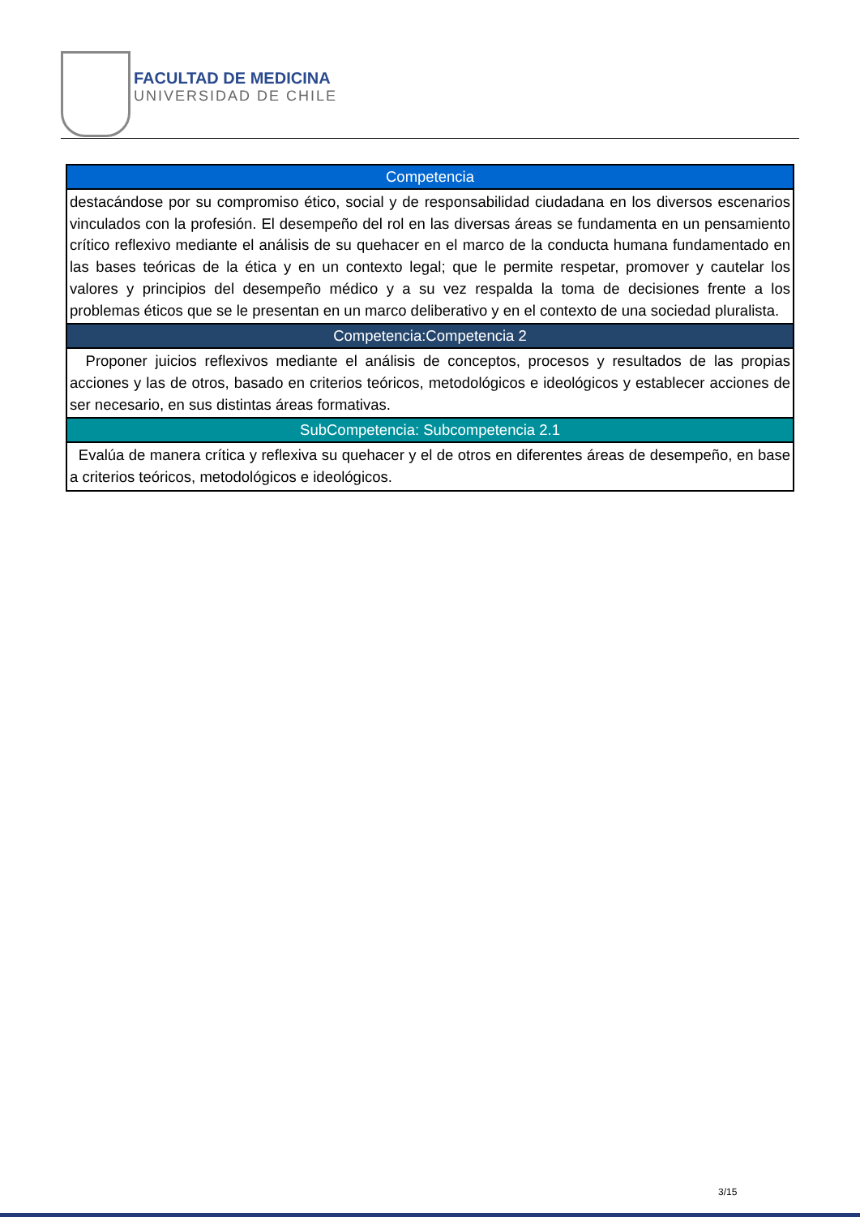FACULTAD DE MEDICINA
UNIVERSIDAD DE CHILE
| Competencia |
| --- |
| destacándose por su compromiso ético, social y de responsabilidad ciudadana en los diversos escenarios vinculados con la profesión. El desempeño del rol en las diversas áreas se fundamenta en un pensamiento crítico reflexivo mediante el análisis de su quehacer en el marco de la conducta humana fundamentado en las bases teóricas de la ética y en un contexto legal; que le permite respetar, promover y cautelar los valores y principios del desempeño médico y a su vez respalda la toma de decisiones frente a los problemas éticos que se le presentan en un marco deliberativo y en el contexto de una sociedad pluralista. |
| Competencia:Competencia 2 |
| Proponer juicios reflexivos mediante el análisis de conceptos, procesos y resultados de las propias acciones y las de otros, basado en criterios teóricos, metodológicos e ideológicos y establecer acciones de ser necesario, en sus distintas áreas formativas. |
| SubCompetencia: Subcompetencia 2.1 |
| Evalúa de manera crítica y reflexiva su quehacer y el de otros en diferentes áreas de desempeño, en base a criterios teóricos, metodológicos e ideológicos. |
3/15